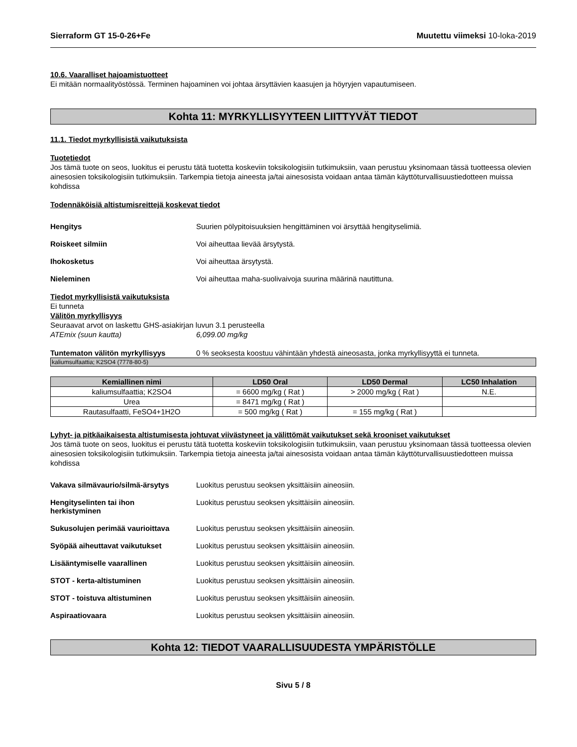Sierraform GT 15-0-26+Fe Muutettu viimeksi 10-loka-2019
10.6. Vaaralliset hajoamistuotteet
Ei mitään normaalityöstössä. Terminen hajoaminen voi johtaa ärsyttävien kaasujen ja höyryjen vapautumiseen.
Kohta 11: MYRKYLLISYYTEEN LIITTYVÄT TIEDOT
11.1. Tiedot myrkyllisistä vaikutuksista
Tuotetiedot
Jos tämä tuote on seos, luokitus ei perustu tätä tuotetta koskeviin toksikologisiin tutkimuksiin, vaan perustuu yksinomaan tässä tuotteessa olevien ainesosien toksikologisiin tutkimuksiin. Tarkempia tietoja aineesta ja/tai ainesosista voidaan antaa tämän käyttöturvallisuustiedotteen muissa kohdissa
Todennäköisiä altistumisreittejä koskevat tiedot
Hengitys Suurien pölypitoisuuksien hengittäminen voi ärsyttää hengityselimiä.
Roiskeet silmiin Voi aiheuttaa lievää ärsytystä.
Ihokosketus Voi aiheuttaa ärsytystä.
Nieleminen Voi aiheuttaa maha-suolivaivoja suurina määrinä nautittuna.
Tiedot myrkyllisistä vaikutuksista
Ei tunneta
Välitön myrkyllisyys
Seuraavat arvot on laskettu GHS-asiakirjan luvun 3.1 perusteella
ATEmix (suun kautta) 6,099.00 mg/kg
Tuntematon välitön myrkyllisyys 0 % seoksesta koostuu vähintään yhdestä aineosasta, jonka myrkyllisyyttä ei tunneta.
kaliumsulfaattia; K2SO4 (7778-80-5)
| Kemiallinen nimi | LD50 Oral | LD50 Dermal | LC50 Inhalation |
| --- | --- | --- | --- |
| kaliumsulfaattia; K2SO4 | = 6600 mg/kg ( Rat ) | > 2000 mg/kg ( Rat ) | N.E. |
| Urea | = 8471 mg/kg ( Rat ) | | |
| Rautasulfaatti, FeSO4+1H2O | = 500 mg/kg ( Rat ) | = 155 mg/kg ( Rat ) | |
Lyhyt- ja pitkäaikaisesta altistumisesta johtuvat viivästyneet ja välittömät vaikutukset sekä krooniset vaikutukset
Jos tämä tuote on seos, luokitus ei perustu tätä tuotetta koskeviin toksikologisiin tutkimuksiin, vaan perustuu yksinomaan tässä tuotteessa olevien ainesosien toksikologisiin tutkimuksiin. Tarkempia tietoja aineesta ja/tai ainesosista voidaan antaa tämän käyttöturvallisuustiedotteen muissa kohdissa
Vakava silmävaurio/silmä-ärsytys Luokitus perustuu seoksen yksittäisiin aineosiin.
Hengityselinten tai ihon
herkistyminen Luokitus perustuu seoksen yksittäisiin aineosiin.
Sukusolujen perimää vaurioittava Luokitus perustuu seoksen yksittäisiin aineosiin.
Syöpää aiheuttavat vaikutukset Luokitus perustuu seoksen yksittäisiin aineosiin.
Lisääntymiselle vaarallinen Luokitus perustuu seoksen yksittäisiin aineosiin.
STOT - kerta-altistuminen Luokitus perustuu seoksen yksittäisiin aineosiin.
STOT - toistuva altistuminen Luokitus perustuu seoksen yksittäisiin aineosiin.
Aspiraatiovaara Luokitus perustuu seoksen yksittäisiin aineosiin.
Kohta 12: TIEDOT VAARALLISUUDESTA YMPÄRISTÖLLE
Sivu 5 / 8